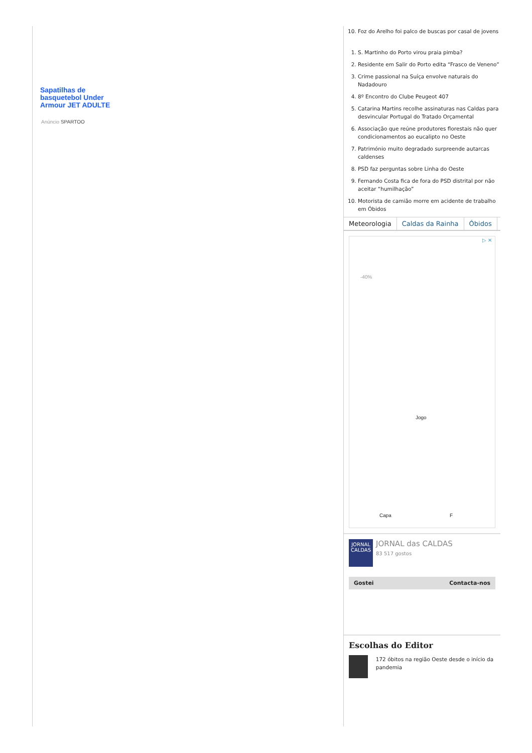Sapatilhas de basquetebol Under Armour JET ADULTE
Anúncio SPARTOO
10. Foz do Arelho foi palco de buscas por casal de jovens
1. S. Martinho do Porto virou praia pimba?
2. Residente em Salir do Porto edita “Frasco de Veneno”
3. Crime passional na Suíça envolve naturais do Nadadouro
4. 8º Encontro do Clube Peugeot 407
5. Catarina Martins recolhe assinaturas nas Caldas para desvincular Portugal do Tratado Orçamental
6. Associação que reúne produtores florestais não quer condicionamentos ao eucalipto no Oeste
7. Património muito degradado surpreende autarcas caldenses
8. PSD faz perguntas sobre Linha do Oeste
9. Fernando Costa fica de fora do PSD distrital por não aceitar “humilhação”
10. Motorista de camião morre em acidente de trabalho em Óbidos
Meteorologia Caldas da Rainha Óbidos
▷ ✕
-40%
Jogo
Capa F
JORNAL CALDAS
JORNAL das CALDAS
83 517 gostos
Gostei Contacta-nos
Escolhas do Editor
172 óbitos na região Oeste desde o início da pandemia